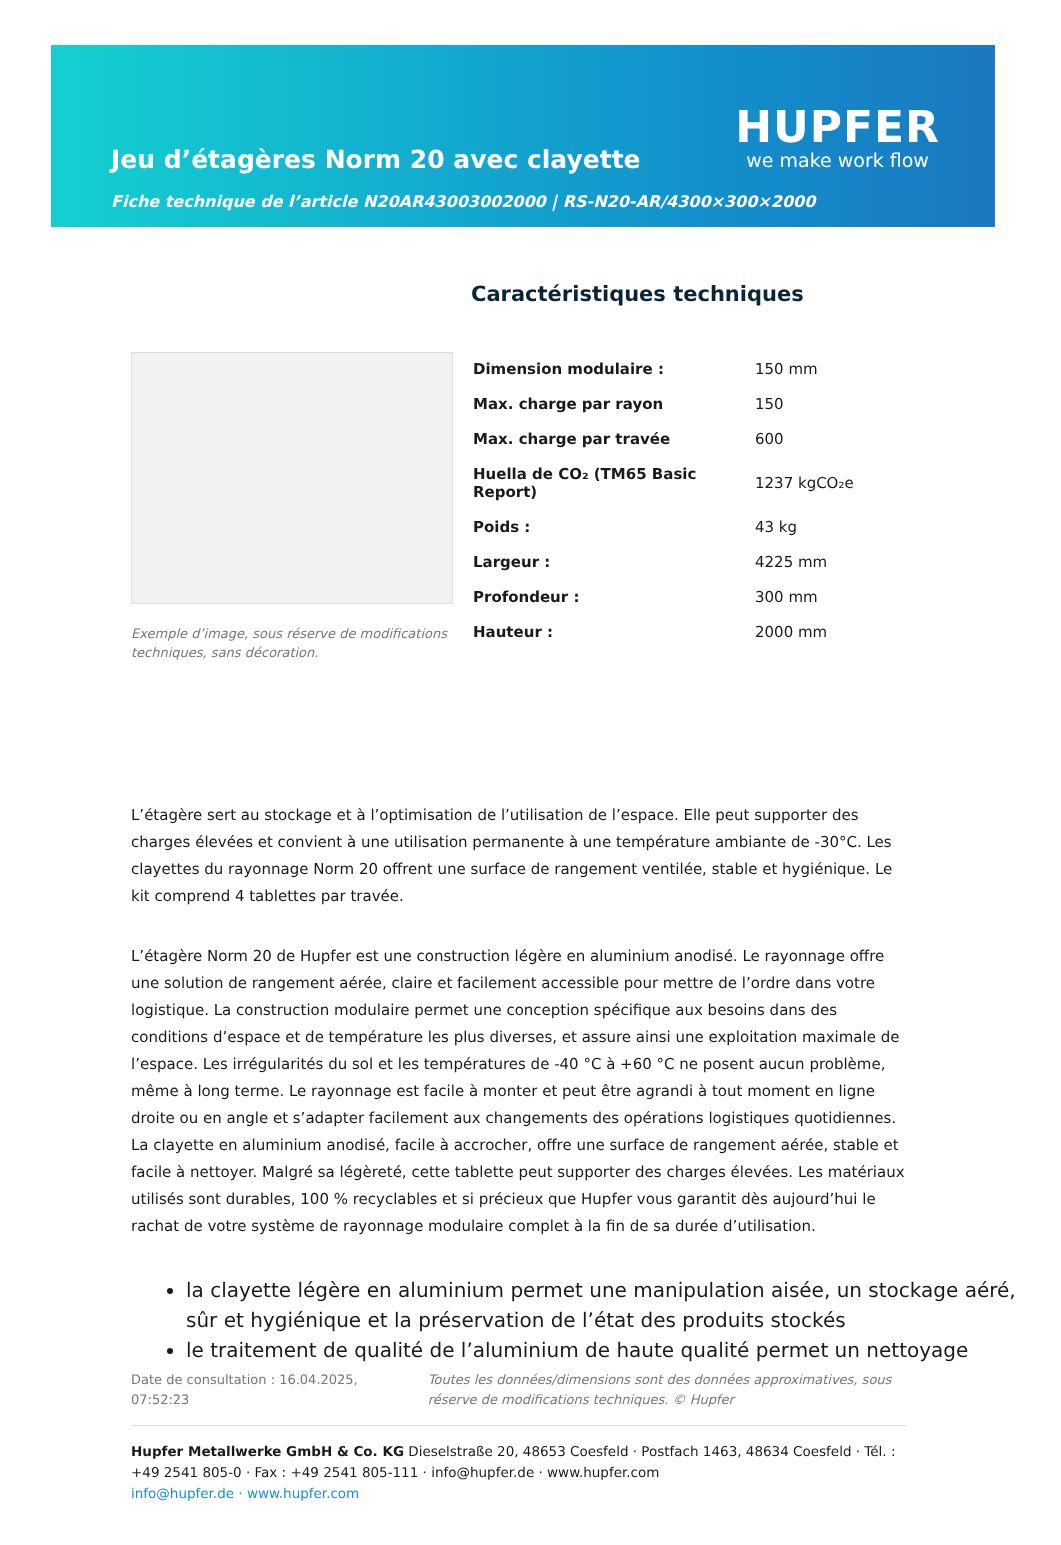Jeu d’étagères Norm 20 avec clayette
Fiche technique de l’article N20AR43003002000 | RS-N20-AR/4300×300×2000
HUPFER
we make work flow
Exemple d’image, sous réserve de modifications techniques, sans décoration.
Caractéristiques techniques
| Dimension modulaire : | 150 mm |
| Max. charge par rayon | 150 |
| Max. charge par travée | 600 |
| Huella de CO₂ (TM65 Basic Report) | 1237 kgCO₂e |
| Poids : | 43 kg |
| Largeur : | 4225 mm |
| Profondeur : | 300 mm |
| Hauteur : | 2000 mm |
L’étagère sert au stockage et à l’optimisation de l’utilisation de l’espace. Elle peut supporter des charges élevées et convient à une utilisation permanente à une température ambiante de -30°C. Les clayettes du rayonnage Norm 20 offrent une surface de rangement ventilée, stable et hygiénique. Le kit comprend 4 tablettes par travée.
L’étagère Norm 20 de Hupfer est une construction légère en aluminium anodisé. Le rayonnage offre une solution de rangement aérée, claire et facilement accessible pour mettre de l’ordre dans votre logistique. La construction modulaire permet une conception spécifique aux besoins dans des conditions d’espace et de température les plus diverses, et assure ainsi une exploitation maximale de l’espace. Les irrégularités du sol et les températures de -40 °C à +60 °C ne posent aucun problème, même à long terme. Le rayonnage est facile à monter et peut être agrandi à tout moment en ligne droite ou en angle et s’adapter facilement aux changements des opérations logistiques quotidiennes. La clayette en aluminium anodisé, facile à accrocher, offre une surface de rangement aérée, stable et facile à nettoyer. Malgré sa légèreté, cette tablette peut supporter des charges élevées. Les matériaux utilisés sont durables, 100 % recyclables et si précieux que Hupfer vous garantit dès aujourd’hui le rachat de votre système de rayonnage modulaire complet à la fin de sa durée d’utilisation.
la clayette légère en aluminium permet une manipulation aisée, un stockage aéré, sûr et hygiénique et la préservation de l’état des produits stockés
le traitement de qualité de l’aluminium de haute qualité permet un nettoyage
Date de consultation : 16.04.2025, 07:52:23
Toutes les données/dimensions sont des données approximatives, sous réserve de modifications techniques. © Hupfer
Hupfer Metallwerke GmbH & Co. KG Dieselstraße 20, 48653 Coesfeld · Postfach 1463, 48634 Coesfeld · Tél. : +49 2541 805-0 · Fax : +49 2541 805-111 · info@hupfer.de · www.hupfer.com
info@hupfer.de · www.hupfer.com